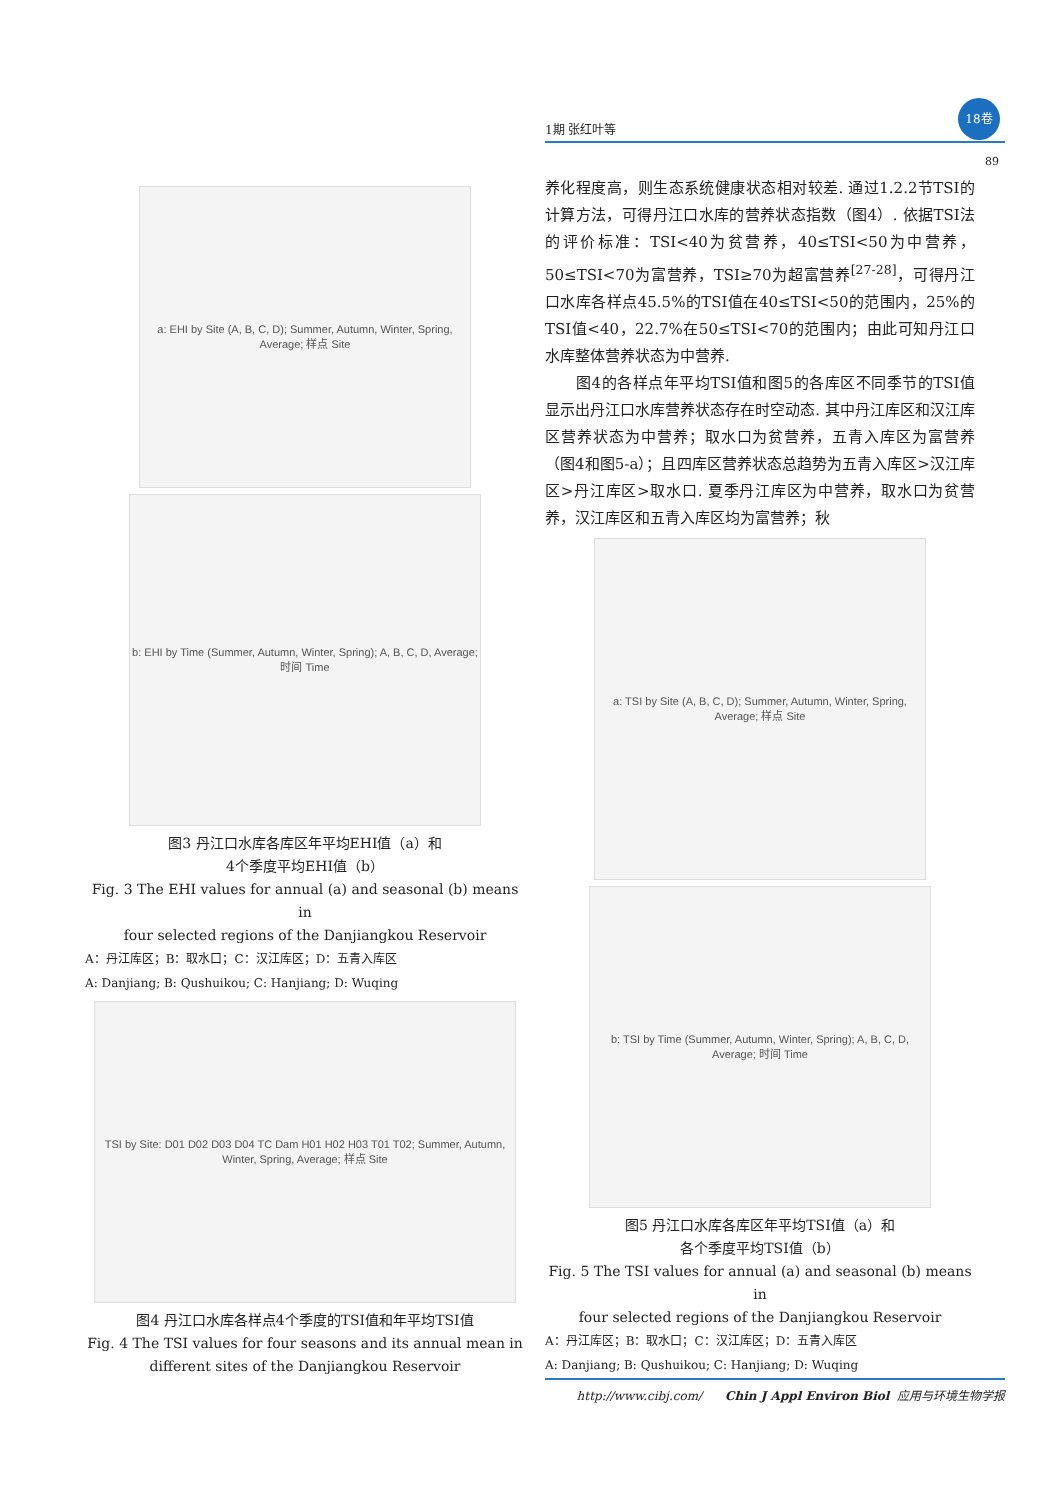18卷
1期 张红叶等
89
a: EHI by Site (A, B, C, D); Summer, Autumn, Winter, Spring, Average; 样点 Site
b: EHI by Time (Summer, Autumn, Winter, Spring); A, B, C, D, Average; 时间 Time
图3 丹江口水库各库区年平均EHI值（a）和
4个季度平均EHI值（b）
Fig. 3 The EHI values for annual (a) and seasonal (b) means in
four selected regions of the Danjiangkou Reservoir
A：丹江库区；B：取水口；C：汉江库区；D：五青入库区
A: Danjiang; B: Qushuikou; C: Hanjiang; D: Wuqing
TSI by Site: D01 D02 D03 D04 TC Dam H01 H02 H03 T01 T02; Summer, Autumn, Winter, Spring, Average; 样点 Site
图4 丹江口水库各样点4个季度的TSI值和年平均TSI值
Fig. 4 The TSI values for four seasons and its annual mean in
different sites of the Danjiangkou Reservoir
养化程度高，则生态系统健康状态相对较差. 通过1.2.2节TSI的计算方法，可得丹江口水库的营养状态指数（图4）. 依据TSI法的评价标准：TSI<40为贫营养，40≤TSI<50为中营养，50≤TSI<70为富营养，TSI≥70为超富营养<sup>[27-28]</sup>，可得丹江口水库各样点45.5%的TSI值在40≤TSI<50的范围内，25%的TSI值<40，22.7%在50≤TSI<70的范围内；由此可知丹江口水库整体营养状态为中营养.
　　图4的各样点年平均TSI值和图5的各库区不同季节的TSI值显示出丹江口水库营养状态存在时空动态. 其中丹江库区和汉江库区营养状态为中营养；取水口为贫营养，五青入库区为富营养（图4和图5-a）；且四库区营养状态总趋势为五青入库区>汉江库区>丹江库区>取水口. 夏季丹江库区为中营养，取水口为贫营养，汉江库区和五青入库区均为富营养；秋
a: TSI by Site (A, B, C, D); Summer, Autumn, Winter, Spring, Average; 样点 Site
b: TSI by Time (Summer, Autumn, Winter, Spring); A, B, C, D, Average; 时间 Time
图5 丹江口水库各库区年平均TSI值（a）和
各个季度平均TSI值（b）
Fig. 5 The TSI values for annual (a) and seasonal (b) means in
four selected regions of the Danjiangkou Reservoir
A：丹江库区；B：取水口；C：汉江库区；D：五青入库区
A: Danjiang; B: Qushuikou; C: Hanjiang; D: Wuqing
http://www.cibj.com/ Chin J Appl Environ Biol 应用与环境生物学报